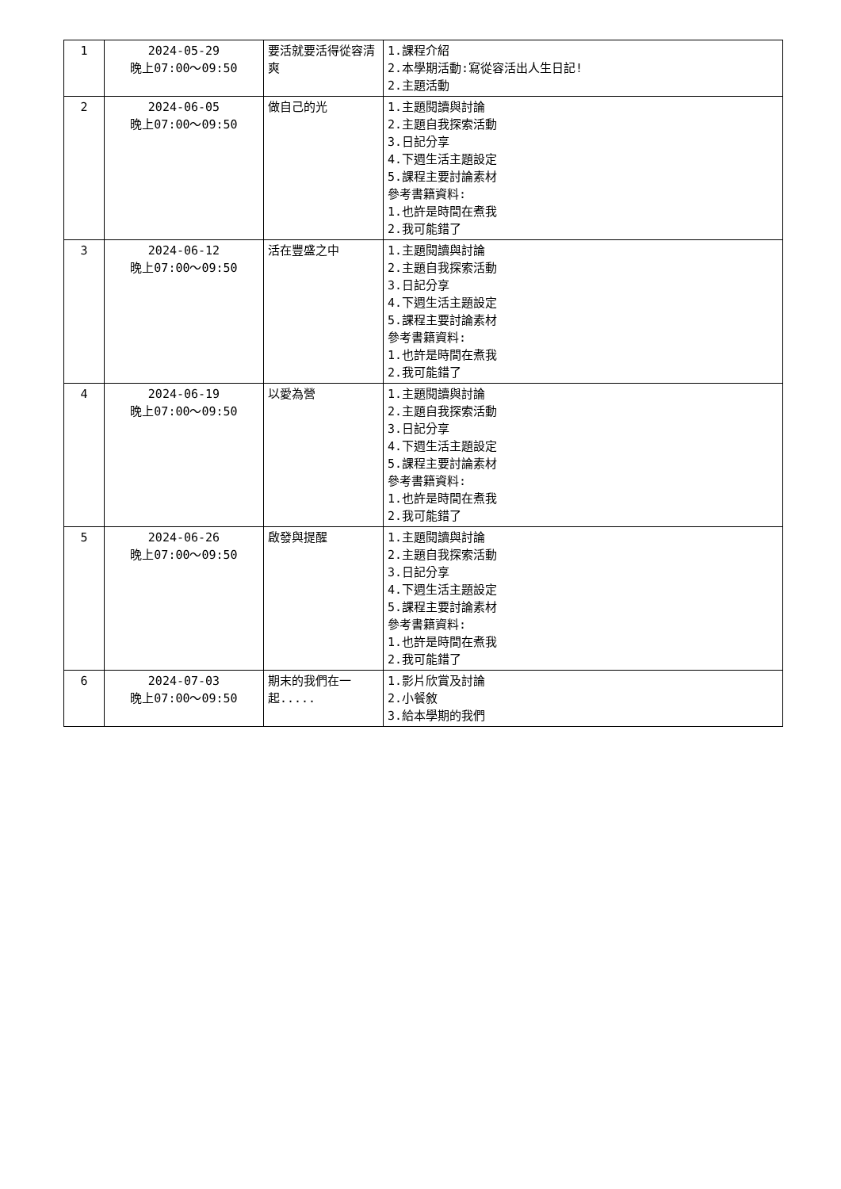| 1 | 2024-05-29 晚上07:00～09:50 | 要活就要活得從容清爽 | 1.課程介紹 2.本學期活動:寫從容活出人生日記! 2.主題活動 |
| 2 | 2024-06-05 晚上07:00～09:50 | 做自己的光 | 1.主題閱讀與討論 2.主題自我探索活動 3.日記分享 4.下週生活主題設定 5.課程主要討論素材 參考書籍資料: 1.也許是時間在煮我 2.我可能錯了 |
| 3 | 2024-06-12 晚上07:00～09:50 | 活在豐盛之中 | 1.主題閱讀與討論 2.主題自我探索活動 3.日記分享 4.下週生活主題設定 5.課程主要討論素材 參考書籍資料: 1.也許是時間在煮我 2.我可能錯了 |
| 4 | 2024-06-19 晚上07:00～09:50 | 以愛為營 | 1.主題閱讀與討論 2.主題自我探索活動 3.日記分享 4.下週生活主題設定 5.課程主要討論素材 參考書籍資料: 1.也許是時間在煮我 2.我可能錯了 |
| 5 | 2024-06-26 晚上07:00～09:50 | 啟發與提醒 | 1.主題閱讀與討論 2.主題自我探索活動 3.日記分享 4.下週生活主題設定 5.課程主要討論素材 參考書籍資料: 1.也許是時間在煮我 2.我可能錯了 |
| 6 | 2024-07-03 晚上07:00～09:50 | 期末的我們在一起..... | 1.影片欣賞及討論 2.小餐敘 3.給本學期的我們 |